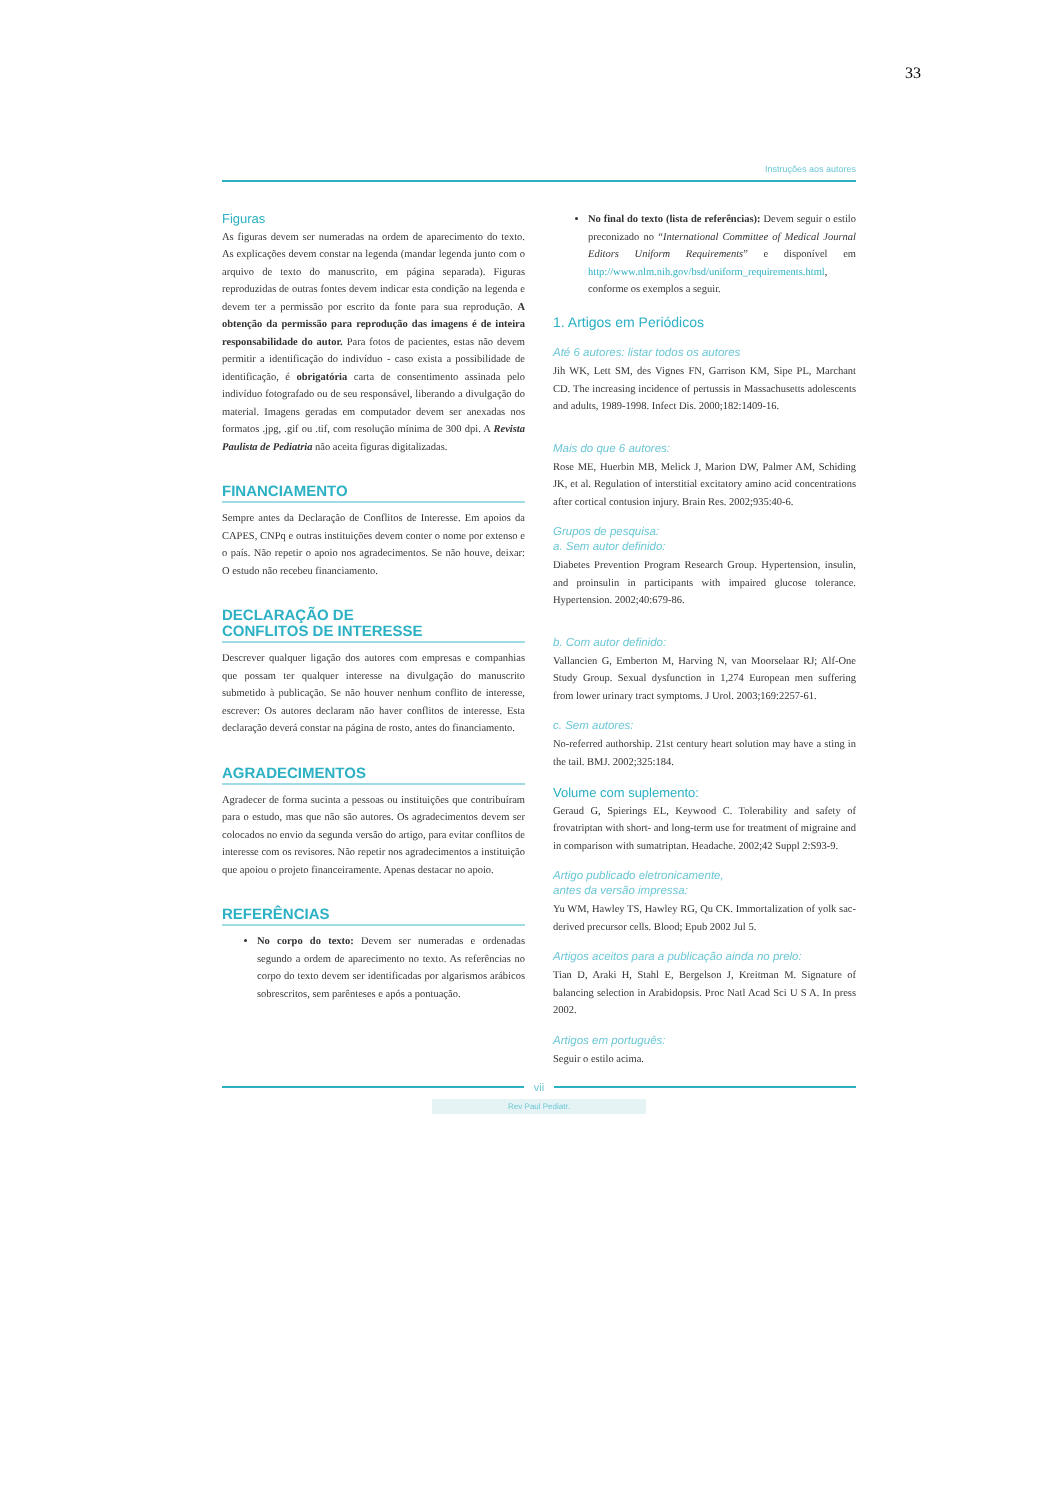33
Instruções aos autores
Figuras
As figuras devem ser numeradas na ordem de aparecimento do texto. As explicações devem constar na legenda (mandar legenda junto com o arquivo de texto do manuscrito, em página separada). Figuras reproduzidas de outras fontes devem indicar esta condição na legenda e devem ter a permissão por escrito da fonte para sua reprodução. A obtenção da permissão para reprodução das imagens é de inteira responsabilidade do autor. Para fotos de pacientes, estas não devem permitir a identificação do indivíduo - caso exista a possibilidade de identificação, é obrigatória carta de consentimento assinada pelo indivíduo fotografado ou de seu responsável, liberando a divulgação do material. Imagens geradas em computador devem ser anexadas nos formatos .jpg, .gif ou .tif, com resolução mínima de 300 dpi. A Revista Paulista de Pediatria não aceita figuras digitalizadas.
FINANCIAMENTO
Sempre antes da Declaração de Conflitos de Interesse. Em apoios da CAPES, CNPq e outras instituições devem conter o nome por extenso e o país. Não repetir o apoio nos agradecimentos. Se não houve, deixar: O estudo não recebeu financiamento.
DECLARAÇÃO DE
CONFLITOS DE INTERESSE
Descrever qualquer ligação dos autores com empresas e companhias que possam ter qualquer interesse na divulgação do manuscrito submetido à publicação. Se não houver nenhum conflito de interesse, escrever: Os autores declaram não haver conflitos de interesse. Esta declaração deverá constar na página de rosto, antes do financiamento.
AGRADECIMENTOS
Agradecer de forma sucinta a pessoas ou instituições que contribuíram para o estudo, mas que não são autores. Os agradecimentos devem ser colocados no envio da segunda versão do artigo, para evitar conflitos de interesse com os revisores. Não repetir nos agradecimentos a instituição que apoiou o projeto financeiramente. Apenas destacar no apoio.
REFERÊNCIAS
No corpo do texto: Devem ser numeradas e ordenadas segundo a ordem de aparecimento no texto. As referências no corpo do texto devem ser identificadas por algarismos arábicos sobrescritos, sem parênteses e após a pontuação.
No final do texto (lista de referências): Devem seguir o estilo preconizado no “International Committee of Medical Journal Editors Uniform Requirements” e disponível em http://www.nlm.nih.gov/bsd/uniform_requirements.html, conforme os exemplos a seguir.
1. Artigos em Periódicos
Até 6 autores: listar todos os autores
Jih WK, Lett SM, des Vignes FN, Garrison KM, Sipe PL, Marchant CD. The increasing incidence of pertussis in Massachusetts adolescents and adults, 1989-1998. Infect Dis. 2000;182:1409-16.
Mais do que 6 autores:
Rose ME, Huerbin MB, Melick J, Marion DW, Palmer AM, Schiding JK, et al. Regulation of interstitial excitatory amino acid concentrations after cortical contusion injury. Brain Res. 2002;935:40-6.
Grupos de pesquisa:
a. Sem autor definido:
Diabetes Prevention Program Research Group. Hypertension, insulin, and proinsulin in participants with impaired glucose tolerance. Hypertension. 2002;40:679-86.
b. Com autor definido:
Vallancien G, Emberton M, Harving N, van Moorselaar RJ; Alf-One Study Group. Sexual dysfunction in 1,274 European men suffering from lower urinary tract symptoms. J Urol. 2003;169:2257-61.
c. Sem autores:
No-referred authorship. 21st century heart solution may have a sting in the tail. BMJ. 2002;325:184.
Volume com suplemento:
Geraud G, Spierings EL, Keywood C. Tolerability and safety of frovatriptan with short- and long-term use for treatment of migraine and in comparison with sumatriptan. Headache. 2002;42 Suppl 2:S93-9.
Artigo publicado eletronicamente,
antes da versão impressa:
Yu WM, Hawley TS, Hawley RG, Qu CK. Immortalization of yolk sac-derived precursor cells. Blood; Epub 2002 Jul 5.
Artigos aceitos para a publicação ainda no prelo:
Tian D, Araki H, Stahl E, Bergelson J, Kreitman M. Signature of balancing selection in Arabidopsis. Proc Natl Acad Sci U S A. In press 2002.
Artigos em português:
Seguir o estilo acima.
vii
Rev Paul Pediatr.